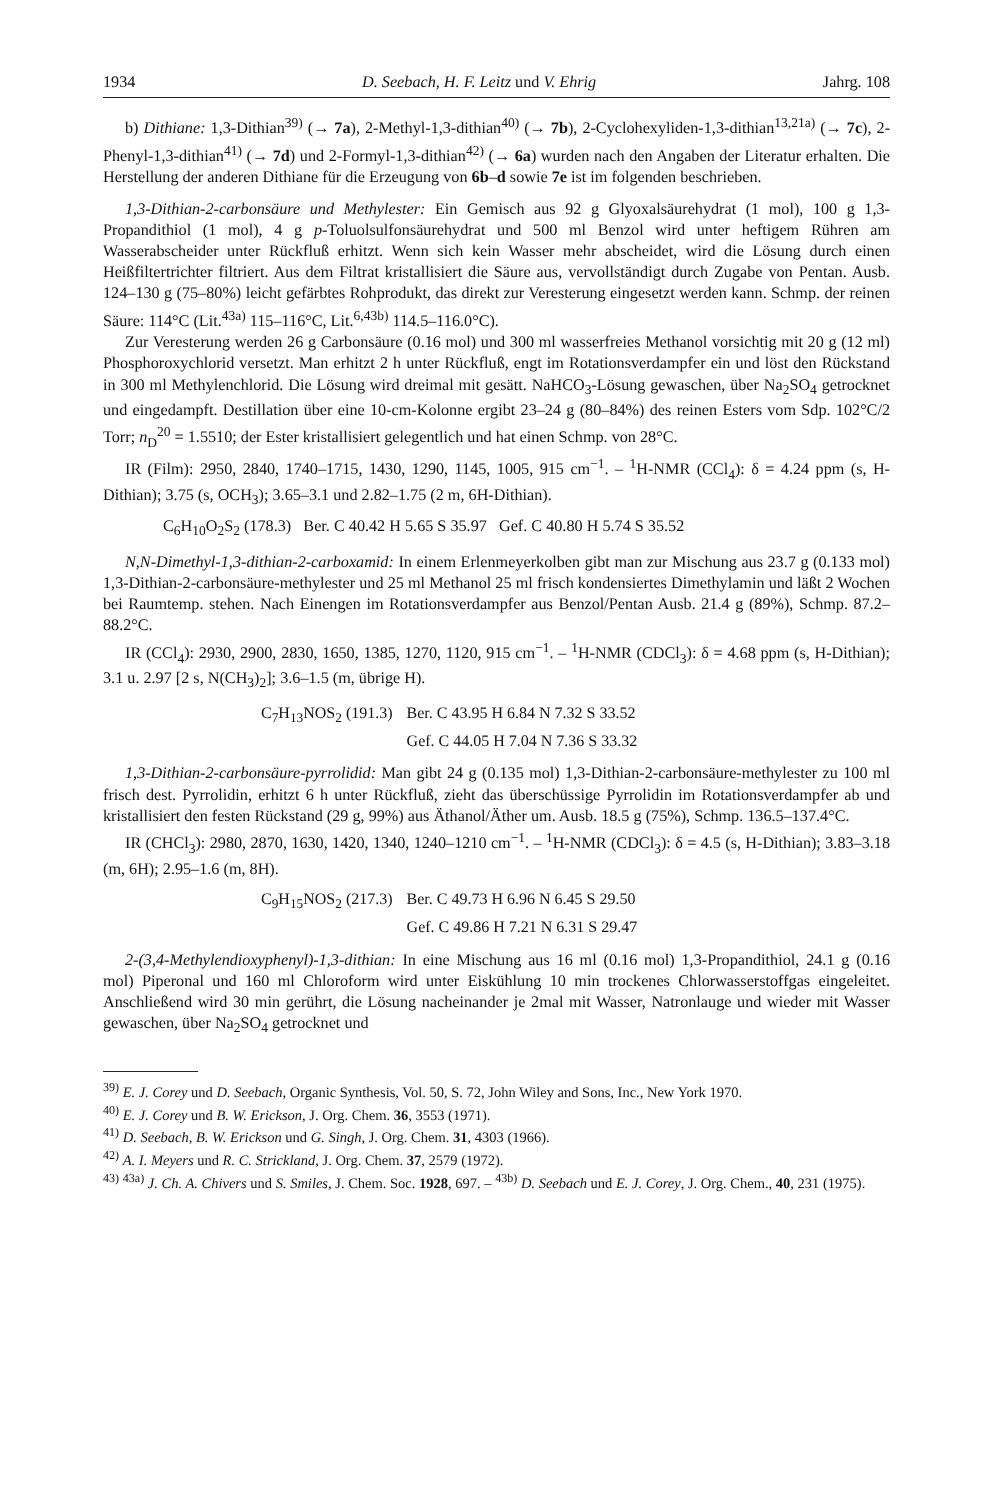1934 D. Seebach, H. F. Leitz und V. Ehrig Jahrg. 108
b) Dithiane: 1,3-Dithian<sup>39)</sup> (→ 7a), 2-Methyl-1,3-dithian<sup>40)</sup> (→ 7b), 2-Cyclohexyliden-1,3-dithian<sup>13,21a)</sup> (→ 7c), 2-Phenyl-1,3-dithian<sup>41)</sup> (→ 7d) und 2-Formyl-1,3-dithian<sup>42)</sup> (→ 6a) wurden nach den Angaben der Literatur erhalten. Die Herstellung der anderen Dithiane für die Erzeugung von 6b–d sowie 7e ist im folgenden beschrieben.
1,3-Dithian-2-carbonsäure und Methylester: Ein Gemisch aus 92 g Glyoxalsäurehydrat (1 mol), 100 g 1,3-Propandithiol (1 mol), 4 g p-Toluolsulfonsäurehydrat und 500 ml Benzol wird unter heftigem Rühren am Wasserabscheider unter Rückfluß erhitzt. Wenn sich kein Wasser mehr abscheidet, wird die Lösung durch einen Heißfiltertrichter filtriert. Aus dem Filtrat kristallisiert die Säure aus, vervollständigt durch Zugabe von Pentan. Ausb. 124–130 g (75–80%) leicht gefärbtes Rohprodukt, das direkt zur Veresterung eingesetzt werden kann. Schmp. der reinen Säure: 114°C (Lit.<sup>43a)</sup> 115–116°C, Lit.<sup>6,43b)</sup> 114.5–116.0°C).
Zur Veresterung werden 26 g Carbonsäure (0.16 mol) und 300 ml wasserfreies Methanol vorsichtig mit 20 g (12 ml) Phosphoroxychlorid versetzt. Man erhitzt 2 h unter Rückfluß, engt im Rotationsverdampfer ein und löst den Rückstand in 300 ml Methylenchlorid. Die Lösung wird dreimal mit gesätt. NaHCO<sub>3</sub>-Lösung gewaschen, über Na<sub>2</sub>SO<sub>4</sub> getrocknet und eingedampft. Destillation über eine 10-cm-Kolonne ergibt 23–24 g (80–84%) des reinen Esters vom Sdp. 102°C/2 Torr; n<sub>D</sub><sup>20</sup> = 1.5510; der Ester kristallisiert gelegentlich und hat einen Schmp. von 28°C.
IR (Film): 2950, 2840, 1740–1715, 1430, 1290, 1145, 1005, 915 cm<sup>−1</sup>. – <sup>1</sup>H-NMR (CCl<sub>4</sub>): δ = 4.24 ppm (s, H-Dithian); 3.75 (s, OCH<sub>3</sub>); 3.65–3.1 und 2.82–1.75 (2 m, 6H-Dithian).
C<sub>6</sub>H<sub>10</sub>O<sub>2</sub>S<sub>2</sub> (178.3) Ber. C 40.42 H 5.65 S 35.97 Gef. C 40.80 H 5.74 S 35.52
N,N-Dimethyl-1,3-dithian-2-carboxamid: In einem Erlenmeyerkolben gibt man zur Mischung aus 23.7 g (0.133 mol) 1,3-Dithian-2-carbonsäure-methylester und 25 ml Methanol 25 ml frisch kondensiertes Dimethylamin und läßt 2 Wochen bei Raumtemp. stehen. Nach Einengen im Rotationsverdampfer aus Benzol/Pentan Ausb. 21.4 g (89%), Schmp. 87.2–88.2°C.
IR (CCl<sub>4</sub>): 2930, 2900, 2830, 1650, 1385, 1270, 1120, 915 cm<sup>−1</sup>. – <sup>1</sup>H-NMR (CDCl<sub>3</sub>): δ = 4.68 ppm (s, H-Dithian); 3.1 u. 2.97 [2 s, N(CH<sub>3</sub>)<sub>2</sub>]; 3.6–1.5 (m, übrige H).
| C<sub>7</sub>H<sub>13</sub>NOS<sub>2</sub> (191.3) | Ber. C 43.95 H 6.84 N 7.32 S 33.52 |
| | Gef. C 44.05 H 7.04 N 7.36 S 33.32 |
1,3-Dithian-2-carbonsäure-pyrrolidid: Man gibt 24 g (0.135 mol) 1,3-Dithian-2-carbonsäure-methylester zu 100 ml frisch dest. Pyrrolidin, erhitzt 6 h unter Rückfluß, zieht das überschüssige Pyrrolidin im Rotationsverdampfer ab und kristallisiert den festen Rückstand (29 g, 99%) aus Äthanol/Äther um. Ausb. 18.5 g (75%), Schmp. 136.5–137.4°C.
IR (CHCl<sub>3</sub>): 2980, 2870, 1630, 1420, 1340, 1240–1210 cm<sup>−1</sup>. – <sup>1</sup>H-NMR (CDCl<sub>3</sub>): δ = 4.5 (s, H-Dithian); 3.83–3.18 (m, 6H); 2.95–1.6 (m, 8H).
| C<sub>9</sub>H<sub>15</sub>NOS<sub>2</sub> (217.3) | Ber. C 49.73 H 6.96 N 6.45 S 29.50 |
| | Gef. C 49.86 H 7.21 N 6.31 S 29.47 |
2-(3,4-Methylendioxyphenyl)-1,3-dithian: In eine Mischung aus 16 ml (0.16 mol) 1,3-Propandithiol, 24.1 g (0.16 mol) Piperonal und 160 ml Chloroform wird unter Eiskühlung 10 min trockenes Chlorwasserstoffgas eingeleitet. Anschließend wird 30 min gerührt, die Lösung nacheinander je 2mal mit Wasser, Natronlauge und wieder mit Wasser gewaschen, über Na<sub>2</sub>SO<sub>4</sub> getrocknet und
<sup>39)</sup> E. J. Corey und D. Seebach, Organic Synthesis, Vol. 50, S. 72, John Wiley and Sons, Inc., New York 1970.
<sup>40)</sup> E. J. Corey und B. W. Erickson, J. Org. Chem. 36, 3553 (1971).
<sup>41)</sup> D. Seebach, B. W. Erickson und G. Singh, J. Org. Chem. 31, 4303 (1966).
<sup>42)</sup> A. I. Meyers und R. C. Strickland, J. Org. Chem. 37, 2579 (1972).
<sup>43)</sup> <sup>43a)</sup> J. Ch. A. Chivers und S. Smiles, J. Chem. Soc. 1928, 697. – <sup>43b)</sup> D. Seebach und E. J. Corey, J. Org. Chem., 40, 231 (1975).